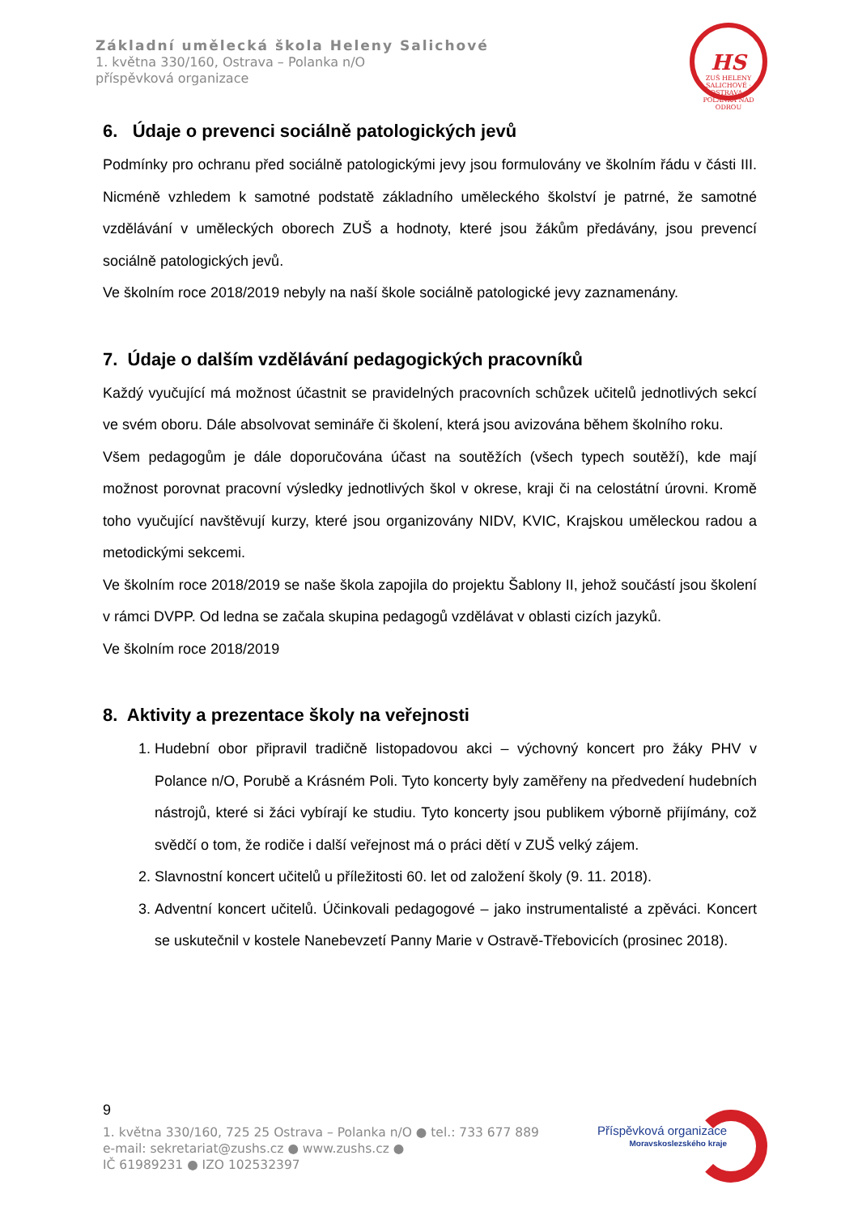Základní umělecká škola Heleny Salichové
1. května 330/160, Ostrava – Polanka n/O
příspěvková organizace
HS
ZUŠ HELENY SALICHOVÉ · OSTRAVA - POLANKA NAD ODROU
6. Údaje o prevenci sociálně patologických jevů
Podmínky pro ochranu před sociálně patologickými jevy jsou formulovány ve školním řádu v části III. Nicméně vzhledem k samotné podstatě základního uměleckého školství je patrné, že samotné vzdělávání v uměleckých oborech ZUŠ a hodnoty, které jsou žákům předávány, jsou prevencí sociálně patologických jevů.
Ve školním roce 2018/2019 nebyly na naší škole sociálně patologické jevy zaznamenány.
7. Údaje o dalším vzdělávání pedagogických pracovníků
Každý vyučující má možnost účastnit se pravidelných pracovních schůzek učitelů jednotlivých sekcí ve svém oboru. Dále absolvovat semináře či školení, která jsou avizována během školního roku.
Všem pedagogům je dále doporučována účast na soutěžích (všech typech soutěží), kde mají možnost porovnat pracovní výsledky jednotlivých škol v okrese, kraji či na celostátní úrovni. Kromě toho vyučující navštěvují kurzy, které jsou organizovány NIDV, KVIC, Krajskou uměleckou radou a metodickými sekcemi.
Ve školním roce 2018/2019 se naše škola zapojila do projektu Šablony II, jehož součástí jsou školení v rámci DVPP. Od ledna se začala skupina pedagogů vzdělávat v oblasti cizích jazyků.
Ve školním roce 2018/2019
8. Aktivity a prezentace školy na veřejnosti
1. Hudební obor připravil tradičně listopadovou akci – výchovný koncert pro žáky PHV v Polance n/O, Porubě a Krásném Poli. Tyto koncerty byly zaměřeny na předvedení hudebních nástrojů, které si žáci vybírají ke studiu. Tyto koncerty jsou publikem výborně přijímány, což svědčí o tom, že rodiče i další veřejnost má o práci dětí v ZUŠ velký zájem.
2. Slavnostní koncert učitelů u příležitosti 60. let od založení školy (9. 11. 2018).
3. Adventní koncert učitelů. Účinkovali pedagogové – jako instrumentalisté a zpěváci. Koncert se uskutečnil v kostele Nanebevzetí Panny Marie v Ostravě-Třebovicích (prosinec 2018).
9
1. května 330/160, 725 25 Ostrava – Polanka n/O ● tel.: 733 677 889
e-mail: sekretariat@zushs.cz ● www.zushs.cz ●
IČ 61989231 ● IZO 102532397
Příspěvková organizace
Moravskoslezského kraje